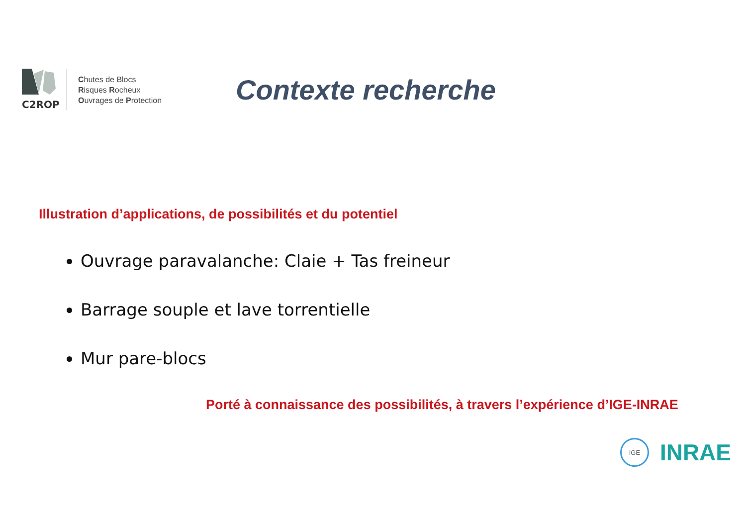C2ROP
Chutes de Blocs
Risques Rocheux
Ouvrages de Protection
Contexte recherche
Illustration d’applications, de possibilités et du potentiel
Ouvrage paravalanche: Claie + Tas freineur
Barrage souple et lave torrentielle
Mur pare-blocs
Porté à connaissance des possibilités, à travers l’expérience d’IGE-INRAE
IGE
INRAE